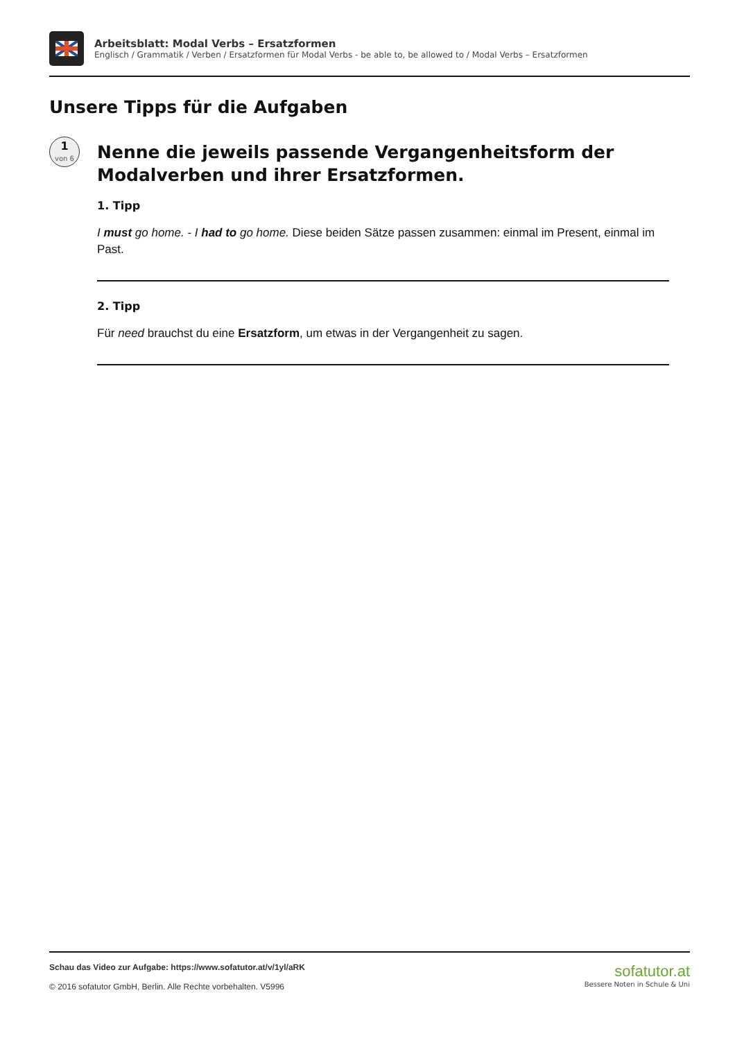Arbeitsblatt: Modal Verbs – Ersatzformen
Englisch / Grammatik / Verben / Ersatzformen für Modal Verbs - be able to, be allowed to / Modal Verbs – Ersatzformen
Unsere Tipps für die Aufgaben
1
von 6
Nenne die jeweils passende Vergangenheitsform der Modalverben und ihrer Ersatzformen.
1. Tipp
I must go home. - I had to go home. Diese beiden Sätze passen zusammen: einmal im Present, einmal im Past.
2. Tipp
Für need brauchst du eine Ersatzform, um etwas in der Vergangenheit zu sagen.
Schau das Video zur Aufgabe: https://www.sofatutor.at/v/1yl/aRK
© 2016 sofatutor GmbH, Berlin. Alle Rechte vorbehalten. V5996
sofatutor.at
Bessere Noten in Schule & Uni